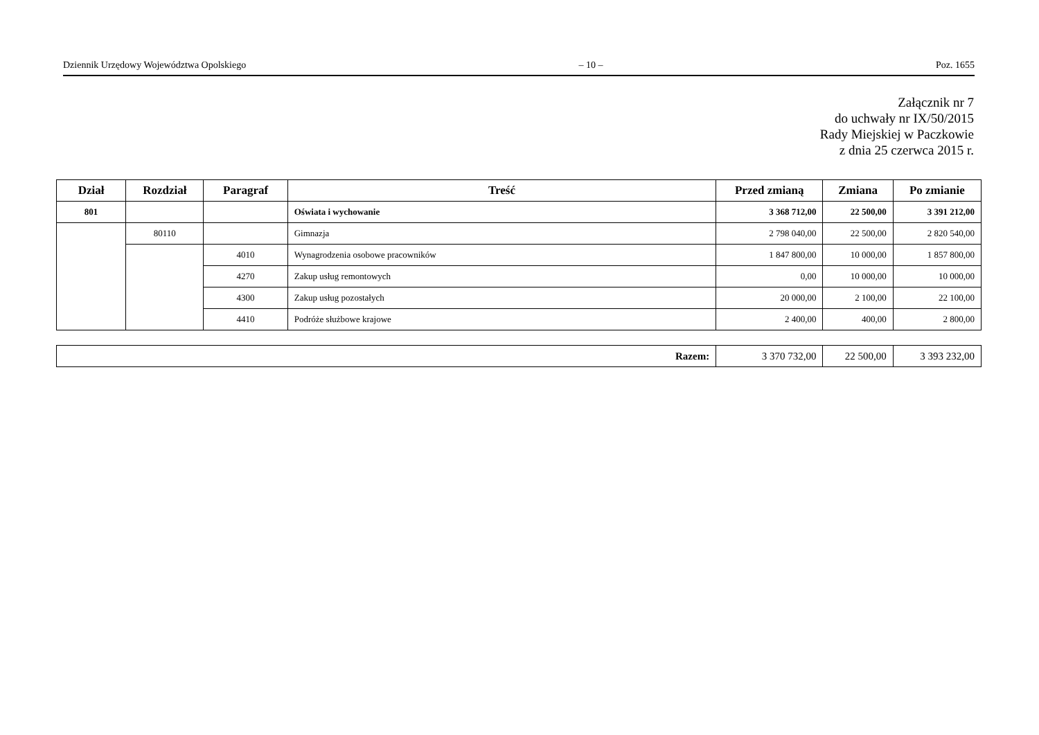Dziennik Urzędowy Województwa Opolskiego – 10 – Poz. 1655
Załącznik nr 7
do uchwały nr IX/50/2015
Rady Miejskiej w Paczkowie
z dnia 25 czerwca 2015 r.
| Dział | Rozdział | Paragraf | Treść | Przed zmianą | Zmiana | Po zmianie |
| --- | --- | --- | --- | --- | --- | --- |
| 801 | | | Oświata i wychowanie | 3 368 712,00 | 22 500,00 | 3 391 212,00 |
| | 80110 | | Gimnazja | 2 798 040,00 | 22 500,00 | 2 820 540,00 |
| | | 4010 | Wynagrodzenia osobowe pracowników | 1 847 800,00 | 10 000,00 | 1 857 800,00 |
| | | 4270 | Zakup usług remontowych | 0,00 | 10 000,00 | 10 000,00 |
| | | 4300 | Zakup usług pozostałych | 20 000,00 | 2 100,00 | 22 100,00 |
| | | 4410 | Podróże służbowe krajowe | 2 400,00 | 400,00 | 2 800,00 |
| Razem: | 3 370 732,00 | 22 500,00 | 3 393 232,00 |